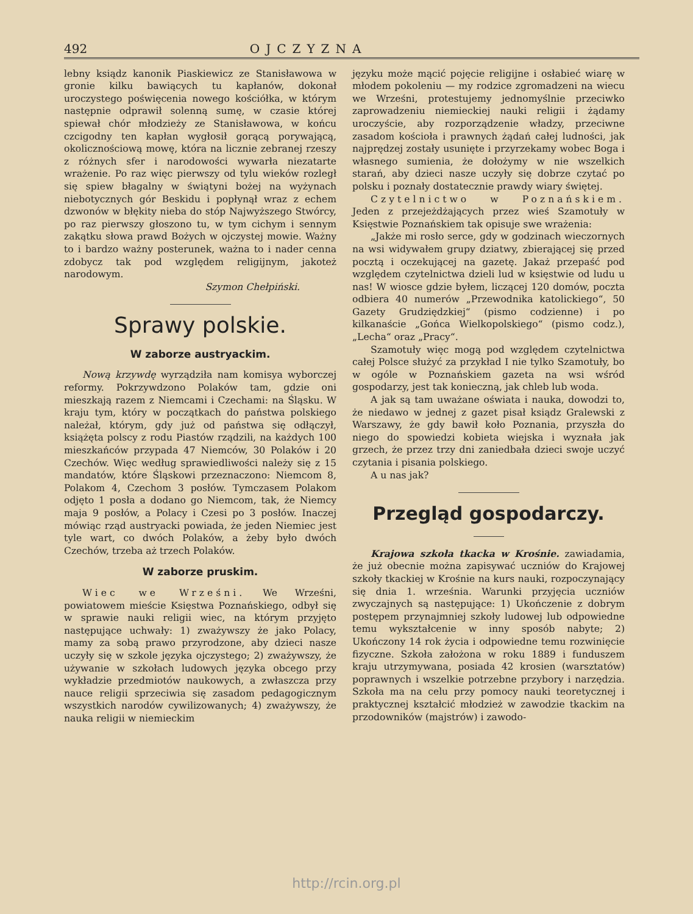492 OJCZYZNA
lebny ksiądz kanonik Piaskiewicz ze Stanisławowa w gronie kilku bawiących tu kapłanów, dokonał uroczystego poświęcenia nowego kościółka, w którym następnie odprawił solenną sumę, w czasie której spiewał chór młodzieży ze Stanisławowa, w końcu czcigodny ten kapłan wygłosił gorącą porywającą, okolicznościową mowę, która na licznie zebranej rzeszy z różnych sfer i narodowości wywarła niezatarte wrażenie. Po raz więc pierwszy od tylu wieków rozległ się spiew błagalny w świątyni bożej na wyżynach niebotycznych gór Beskidu i popłynął wraz z echem dzwonów w błękity nieba do stóp Najwyższego Stwórcy, po raz pierwszy głoszono tu, w tym cichym i sennym zakątku słowa prawd Bożych w ojczystej mowie. Ważny to i bardzo ważny posterunek, ważna to i nader cenna zdobycz tak pod względem religijnym, jakoteż narodowym.
Szymon Chełpiński.
Sprawy polskie.
W zaborze austryackim.
Nową krzywdę wyrządziła nam komisya wyborczej reformy. Pokrzywdzono Polaków tam, gdzie oni mieszkają razem z Niemcami i Czechami: na Śląsku. W kraju tym, który w początkach do państwa polskiego należał, którym, gdy już od państwa się odłączył, książęta polscy z rodu Piastów rządzili, na każdych 100 mieszkańców przypada 47 Niemców, 30 Polaków i 20 Czechów. Więc według sprawiedliwości należy się z 15 mandatów, które Śląskowi przeznaczono: Niemcom 8, Polakom 4, Czechom 3 posłów. Tymczasem Polakom odjęto 1 posła a dodano go Niemcom, tak, że Niemcy maja 9 posłów, a Polacy i Czesi po 3 posłów. Inaczej mówiąc rząd austryacki powiada, że jeden Niemiec jest tyle wart, co dwóch Polaków, a żeby było dwóch Czechów, trzeba aż trzech Polaków.
W zaborze pruskim.
Wiec we Wrześni. We Wrześni, powiatowem mieście Księstwa Poznańskiego, odbył się w sprawie nauki religii wiec, na którym przyjęto następujące uchwały: 1) zważywszy że jako Polacy, mamy za sobą prawo przyrodzone, aby dzieci nasze uczyły się w szkole języka ojczystego; 2) zważywszy, że używanie w szkołach ludowych języka obcego przy wykładzie przedmiotów naukowych, a zwłaszcza przy nauce religii sprzeciwia się zasadom pedagogicznym wszystkich narodów cywilizowanych; 4) zważywszy, że nauka religii w niemieckim
języku może mącić pojęcie religijne i osłabieć wiarę w młodem pokoleniu — my rodzice zgromadzeni na wiecu we Wrześni, protestujemy jednomyślnie przeciwko zaprowadzeniu niemieckiej nauki religii i żądamy uroczyście, aby rozporządzenie władzy, przeciwne zasadom kościoła i prawnych żądań całej ludności, jak najprędzej zostały usunięte i przyrzekamy wobec Boga i własnego sumienia, że dołożymy w nie wszelkich starań, aby dzieci nasze uczyły się dobrze czytać po polsku i poznały dostatecznie prawdy wiary świętej.
Czytelnictwo w Poznańskiem. Jeden z przejeżdżających przez wieś Szamotuły w Księstwie Poznańskiem tak opisuje swe wrażenia:
„Jakże mi rosło serce, gdy w godzinach wieczornych na wsi widywałem grupy dziatwy, zbierającej się przed pocztą i oczekującej na gazetę. Jakaż przepaść pod względem czytelnictwa dzieli lud w księstwie od ludu u nas! W wiosce gdzie byłem, liczącej 120 domów, poczta odbiera 40 numerów „Przewodnika katolickiego“, 50 Gazety Grudziędzkiej“ (pismo codzienne) i po kilkanaście „Gońca Wielkopolskiego“ (pismo codz.), „Lecha“ oraz „Pracy“.
Szamotuły więc mogą pod względem czytelnictwa całej Polsce służyć za przykład I nie tylko Szamotuły, bo w ogóle w Poznańskiem gazeta na wsi wśród gospodarzy, jest tak konieczną, jak chleb lub woda.
A jak są tam uważane oświata i nauka, dowodzi to, że niedawo w jednej z gazet pisał ksiądz Gralewski z Warszawy, że gdy bawił koło Poznania, przyszła do niego do spowiedzi kobieta wiejska i wyznała jak grzech, że przez trzy dni zaniedbała dzieci swoje uczyć czytania i pisania polskiego.
A u nas jak?
Przegląd gospodarczy.
Krajowa szkoła tkacka w Krośnie. zawiadamia, że już obecnie można zapisywać uczniów do Krajowej szkoły tkackiej w Krośnie na kurs nauki, rozpoczynający się dnia 1. września. Warunki przyjęcia uczniów zwyczajnych są następujące: 1) Ukończenie z dobrym postępem przynajmniej szkoły ludowej lub odpowiedne temu wykształcenie w inny sposób nabyte; 2) Ukończony 14 rok życia i odpowiedne temu rozwinięcie fizyczne. Szkoła założona w roku 1889 i funduszem kraju utrzymywana, posiada 42 krosien (warsztatów) poprawnych i wszelkie potrzebne przybory i narzędzia. Szkoła ma na celu przy pomocy nauki teoretycznej i praktycznej kształcić młodzież w zawodzie tkackim na przodowników (majstrów) i zawodo-
http://rcin.org.pl